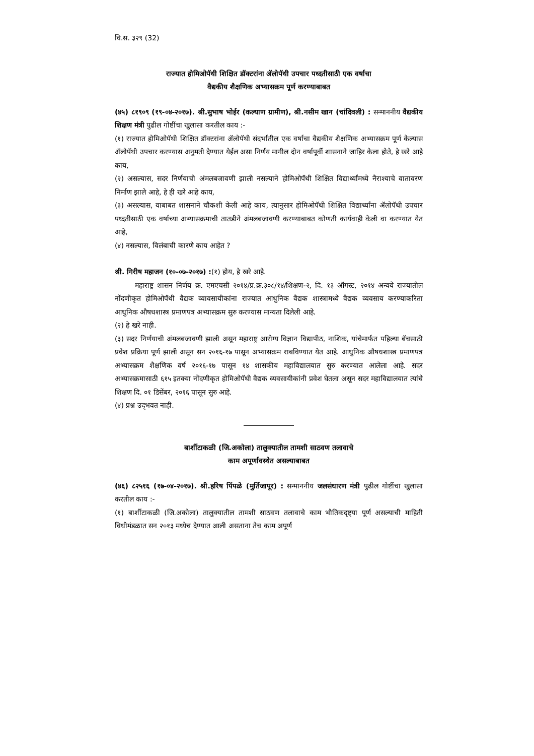वि.स. ३२९ (32)
राज्यात होमिओपॅथी शिक्षित डॉक्टरांना ॲलोपॅथी उपचार पध्दतीसाठी एक वर्षाचा
वैद्यकीय शैक्षणिक अभ्यासक्रम पूर्ण करण्याबाबत
(४५) ८१९०९ (१९-०४-२०१७). श्री.सुभाष भोईर (कल्याण ग्रामीण), श्री.नसीम खान (चांदिवली) : सन्माननीय वैद्यकीय शिक्षण मंत्री पुढील गोष्टींचा खुलासा करतील काय :-
(१) राज्यात होमिओपॅथी शिक्षित डॉक्टरांना ॲलोपॅथी संदर्भातील एक वर्षाचा वैद्यकीय शैक्षणिक अभ्यासक्रम पूर्ण केल्यास ॲलोपॅथी उपचार करण्यास अनुमती देण्यात येईल असा निर्णय मागील दोन वर्षापूर्वी शासनाने जाहिर केला होते, हे खरे आहे काय,
(२) असल्यास, सदर निर्णयाची अंमलबजावणी झाली नसल्याने होमिओपॅथी शिक्षित विद्यार्थ्यांमध्ये नैराश्याचे वातावरण निर्माण झाले आहे, हे ही खरे आहे काय,
(३) असल्यास, याबाबत शासनाने चौकशी केली आहे काय, त्यानुसार होमिओपॅथी शिक्षित विद्यार्थ्यांना ॲलोपॅथी उपचार पध्दतीसाठी एक वर्षाच्या अभ्यासक्रमाची तातडीने अंमलबजावणी करण्याबाबत कोणती कार्यवाही केली वा करण्यात येत आहे,
(४) नसल्यास, विलंबाची कारणे काय आहेत ?
श्री. गिरीष महाजन (१०-०७-२०१७) :(१) होय, हे खरे आहे.
महाराष्ट्र शासन निर्णय क्र. एमएचसी २०१४/प्र.क्र.३०८/१४/शिक्षण-२, दि. १३ ऑगस्ट, २०१४ अन्वये राज्यातील नोंदणीकृत होमिओपॅथी वैद्यक व्यावसायीकांना राज्यात आधुनिक वैद्यक शास्त्रामध्ये वैद्यक व्यवसाय करण्याकरिता आधुनिक औषधशास्त्र प्रमाणपत्र अभ्यासक्रम सुरु करण्यास मान्यता दिलेली आहे.
(२) हे खरे नाही.
(३) सदर निर्णयाची अंमलबजावणी झाली असून महाराष्ट्र आरोग्य विज्ञान विद्यापीठ, नाशिक, यांचेमार्फत पहिल्या बॅचसाठी प्रवेश प्रक्रिया पूर्ण झाली असून सन २०१६-१७ पासून अभ्यासक्रम राबविण्यात येत आहे. आधुनिक औषधशास्त्र प्रमाणपत्र अभ्यासक्रम शैक्षणिक वर्ष २०१६-१७ पासून १४ शासकीय महाविद्यालयात सुरु करण्यात आलेला आहे. सदर अभ्यासक्रमासाठी ६१५ इतक्या नोंदणीकृत होमिओपॅथी वैद्यक व्यवसायीकांनी प्रवेश घेतला असून सदर महाविद्यालयात त्यांचे शिक्षण दि. ०१ डिसेंबर, २०१६ पासून सुरु आहे.
(४) प्रश्न उद्‌भवत नाही.
बार्शीटाकळी (जि.अकोला) तालुक्यातील तामशी साठवण तलावाचे
काम अपूर्णावस्थेत असल्याबाबत
(४६) ८२५१६ (१७-०४-२०१७). श्री.हरिष पिंपळे (मुर्तिजापूर) : सन्माननीय जलसंधारण मंत्री पुढील गोष्टींचा खुलासा करतील काय :-
(१) बार्शीटाकळी (जि.अकोला) तालुक्यातील तामशी साठवण तलावाचे काम भौतिकदृष्ट्या पूर्ण असल्याची माहिती विधीमंडळात सन २०१३ मध्येच देण्यात आली असताना तेच काम अपूर्ण